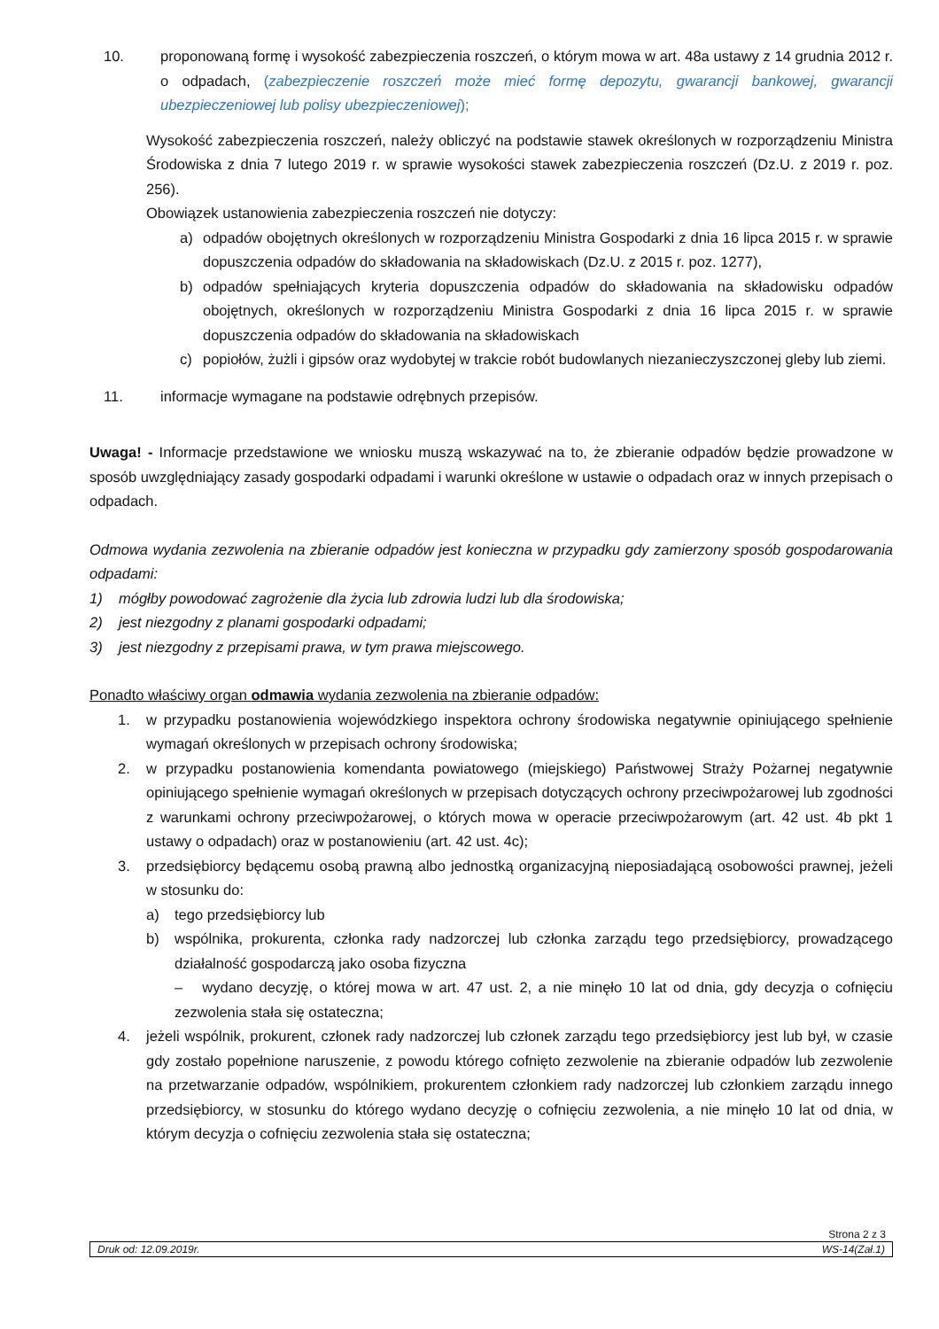10. proponowaną formę i wysokość zabezpieczenia roszczeń, o którym mowa w art. 48a ustawy z 14 grudnia 2012 r. o odpadach, (zabezpieczenie roszczeń może mieć formę depozytu, gwarancji bankowej, gwarancji ubezpieczeniowej lub polisy ubezpieczeniowej);
Wysokość zabezpieczenia roszczeń, należy obliczyć na podstawie stawek określonych w rozporządzeniu Ministra Środowiska z dnia 7 lutego 2019 r. w sprawie wysokości stawek zabezpieczenia roszczeń (Dz.U. z 2019 r. poz. 256).
Obowiązek ustanowienia zabezpieczenia roszczeń nie dotyczy:
a) odpadów obojętnych określonych w rozporządzeniu Ministra Gospodarki z dnia 16 lipca 2015 r. w sprawie dopuszczenia odpadów do składowania na składowiskach (Dz.U. z 2015 r. poz. 1277),
b) odpadów spełniających kryteria dopuszczenia odpadów do składowania na składowisku odpadów obojętnych, określonych w rozporządzeniu Ministra Gospodarki z dnia 16 lipca 2015 r. w sprawie dopuszczenia odpadów do składowania na składowiskach
c) popiołów, żużli i gipsów oraz wydobytej w trakcie robót budowlanych niezanieczyszczonej gleby lub ziemi.
11. informacje wymagane na podstawie odrębnych przepisów.
Uwaga! - Informacje przedstawione we wniosku muszą wskazywać na to, że zbieranie odpadów będzie prowadzone w sposób uwzględniający zasady gospodarki odpadami i warunki określone w ustawie o odpadach oraz w innych przepisach o odpadach.
Odmowa wydania zezwolenia na zbieranie odpadów jest konieczna w przypadku gdy zamierzony sposób gospodarowania odpadami:
1) mógłby powodować zagrożenie dla życia lub zdrowia ludzi lub dla środowiska;
2) jest niezgodny z planami gospodarki odpadami;
3) jest niezgodny z przepisami prawa, w tym prawa miejscowego.
Ponadto właściwy organ odmawia wydania zezwolenia na zbieranie odpadów:
1. w przypadku postanowienia wojewódzkiego inspektora ochrony środowiska negatywnie opiniującego spełnienie wymagań określonych w przepisach ochrony środowiska;
2. w przypadku postanowienia komendanta powiatowego (miejskiego) Państwowej Straży Pożarnej negatywnie opiniującego spełnienie wymagań określonych w przepisach dotyczących ochrony przeciwpożarowej lub zgodności z warunkami ochrony przeciwpożarowej, o których mowa w operacie przeciwpożarowym (art. 42 ust. 4b pkt 1 ustawy o odpadach) oraz w postanowieniu (art. 42 ust. 4c);
3. przedsiębiorcy będącemu osobą prawną albo jednostką organizacyjną nieposiadającą osobowości prawnej, jeżeli w stosunku do:
a) tego przedsiębiorcy lub
b) wspólnika, prokurenta, członka rady nadzorczej lub członka zarządu tego przedsiębiorcy, prowadzącego działalność gospodarczą jako osoba fizyczna
– wydano decyzję, o której mowa w art. 47 ust. 2, a nie minęło 10 lat od dnia, gdy decyzja o cofnięciu zezwolenia stała się ostateczna;
4. jeżeli wspólnik, prokurent, członek rady nadzorczej lub członek zarządu tego przedsiębiorcy jest lub był, w czasie gdy zostało popełnione naruszenie, z powodu którego cofnięto zezwolenie na zbieranie odpadów lub zezwolenie na przetwarzanie odpadów, wspólnikiem, prokurentem członkiem rady nadzorczej lub członkiem zarządu innego przedsiębiorcy, w stosunku do którego wydano decyzję o cofnięciu zezwolenia, a nie minęło 10 lat od dnia, w którym decyzja o cofnięciu zezwolenia stała się ostateczna;
Strona 2 z 3
Druk od: 12.09.2019r. WS-14(Zał.1)